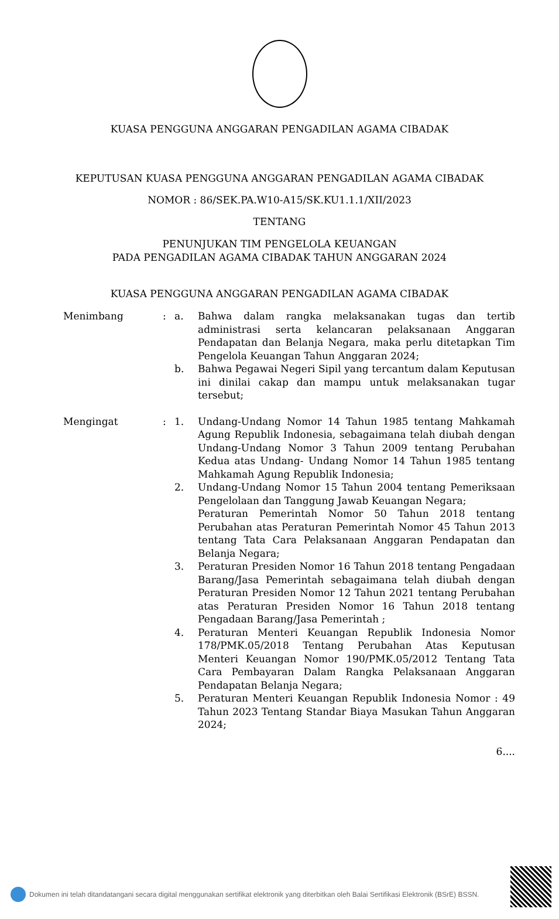KUASA PENGGUNA ANGGARAN PENGADILAN AGAMA CIBADAK
KEPUTUSAN KUASA PENGGUNA ANGGARAN PENGADILAN AGAMA CIBADAK
NOMOR : 86/SEK.PA.W10-A15/SK.KU1.1.1/XII/2023
TENTANG
PENUNJUKAN TIM PENGELOLA KEUANGAN
PADA PENGADILAN AGAMA CIBADAK TAHUN ANGGARAN 2024
KUASA PENGGUNA ANGGARAN PENGADILAN AGAMA CIBADAK
| Menimbang | : | a. | Bahwa dalam rangka melaksanakan tugas dan tertib administrasi serta kelancaran pelaksanaan Anggaran Pendapatan dan Belanja Negara, maka perlu ditetapkan Tim Pengelola Keuangan Tahun Anggaran 2024; |
| | | b. | Bahwa Pegawai Negeri Sipil yang tercantum dalam Keputusan ini dinilai cakap dan mampu untuk melaksanakan tugar tersebut; |
| Mengingat | : | 1. | Undang-Undang Nomor 14 Tahun 1985 tentang Mahkamah Agung Republik Indonesia, sebagaimana telah diubah dengan Undang-Undang Nomor 3 Tahun 2009 tentang Perubahan Kedua atas Undang- Undang Nomor 14 Tahun 1985 tentang Mahkamah Agung Republik Indonesia; |
| | | 2. | Undang-Undang Nomor 15 Tahun 2004 tentang Pemeriksaan Pengelolaan dan Tanggung Jawab Keuangan Negara; Peraturan Pemerintah Nomor 50 Tahun 2018 tentang Perubahan atas Peraturan Pemerintah Nomor 45 Tahun 2013 tentang Tata Cara Pelaksanaan Anggaran Pendapatan dan Belanja Negara; |
| | | 3. | Peraturan Presiden Nomor 16 Tahun 2018 tentang Pengadaan Barang/Jasa Pemerintah sebagaimana telah diubah dengan Peraturan Presiden Nomor 12 Tahun 2021 tentang Perubahan atas Peraturan Presiden Nomor 16 Tahun 2018 tentang Pengadaan Barang/Jasa Pemerintah ; |
| | | 4. | Peraturan Menteri Keuangan Republik Indonesia Nomor 178/PMK.05/2018 Tentang Perubahan Atas Keputusan Menteri Keuangan Nomor 190/PMK.05/2012 Tentang Tata Cara Pembayaran Dalam Rangka Pelaksanaan Anggaran Pendapatan Belanja Negara; |
| | | 5. | Peraturan Menteri Keuangan Republik Indonesia Nomor : 49 Tahun 2023 Tentang Standar Biaya Masukan Tahun Anggaran 2024; |
6....
Dokumen ini telah ditandatangani secara digital menggunakan sertifikat elektronik yang diterbitkan oleh Balai Sertifikasi Elektronik (BSrE) BSSN.